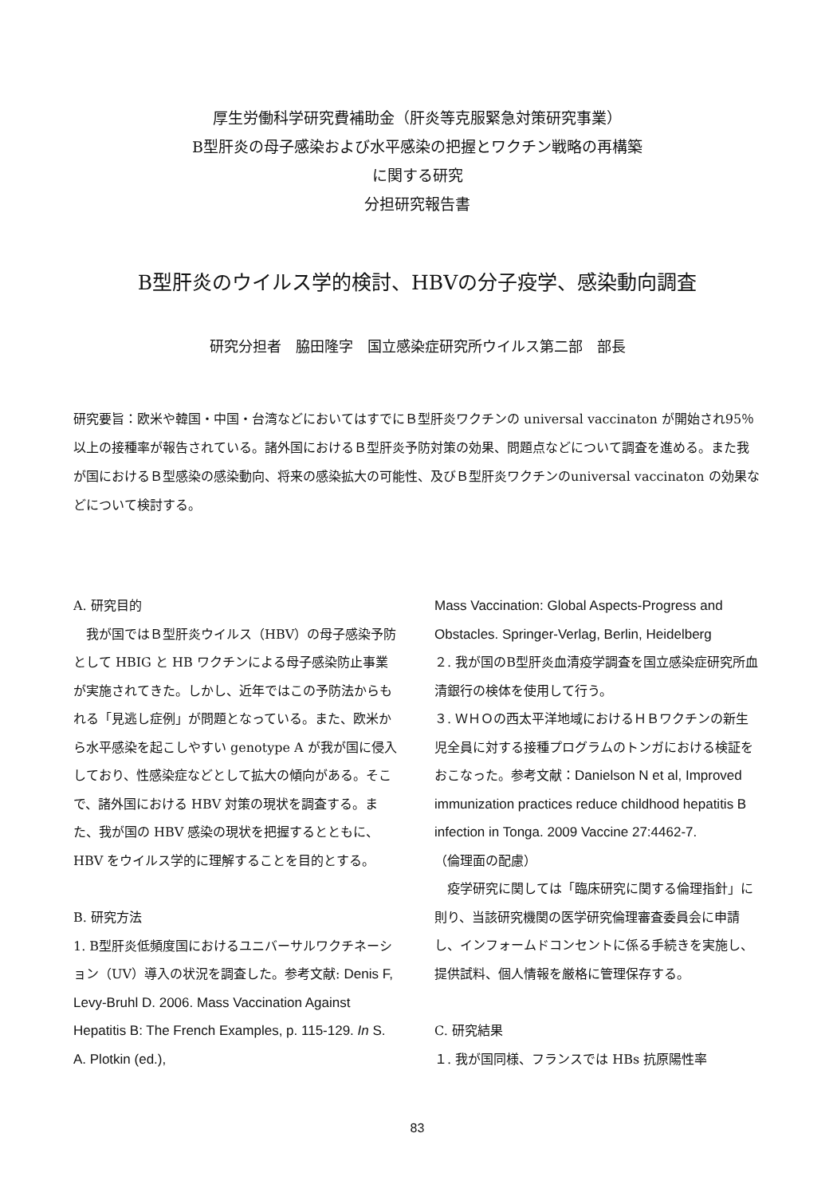厚生労働科学研究費補助金（肝炎等克服緊急対策研究事業）
B型肝炎の母子感染および水平感染の把握とワクチン戦略の再構築
に関する研究
分担研究報告書
B型肝炎のウイルス学的検討、HBVの分子疫学、感染動向調査
研究分担者　脇田隆字　国立感染症研究所ウイルス第二部　部長
研究要旨：欧米や韓国・中国・台湾などにおいてはすでにＢ型肝炎ワクチンの universal vaccinaton が開始され95％以上の接種率が報告されている。諸外国におけるＢ型肝炎予防対策の効果、問題点などについて調査を進める。また我が国におけるＢ型感染の感染動向、将来の感染拡大の可能性、及びＢ型肝炎ワクチンのuniversal vaccinaton の効果などについて検討する。
A. 研究目的
　我が国ではＢ型肝炎ウイルス（HBV）の母子感染予防として HBIG と HB ワクチンによる母子感染防止事業が実施されてきた。しかし、近年ではこの予防法からもれる「見逃し症例」が問題となっている。また、欧米から水平感染を起こしやすい genotype A が我が国に侵入しており、性感染症などとして拡大の傾向がある。そこで、諸外国における HBV 対策の現状を調査する。また、我が国の HBV 感染の現状を把握するとともに、HBV をウイルス学的に理解することを目的とする。
B. 研究方法
1. B型肝炎低頻度国におけるユニバーサルワクチネーション（UV）導入の状況を調査した。参考文献: Denis F, Levy-Bruhl D. 2006. Mass Vaccination Against Hepatitis B: The French Examples, p. 115-129. In S. A. Plotkin (ed.),
Mass Vaccination: Global Aspects-Progress and Obstacles. Springer-Verlag, Berlin, Heidelberg
２. 我が国のB型肝炎血清疫学調査を国立感染症研究所血清銀行の検体を使用して行う。
３. ＷＨＯの西太平洋地域におけるＨＢワクチンの新生児全員に対する接種プログラムのトンガにおける検証をおこなった。参考文献：Danielson N et al, Improved immunization practices reduce childhood hepatitis B infection in Tonga. 2009 Vaccine 27:4462-7.
（倫理面の配慮）
　疫学研究に関しては「臨床研究に関する倫理指針」に則り、当該研究機関の医学研究倫理審査委員会に申請し、インフォームドコンセントに係る手続きを実施し、提供試料、個人情報を厳格に管理保存する。
C. 研究結果
１. 我が国同様、フランスでは HBs 抗原陽性率
83